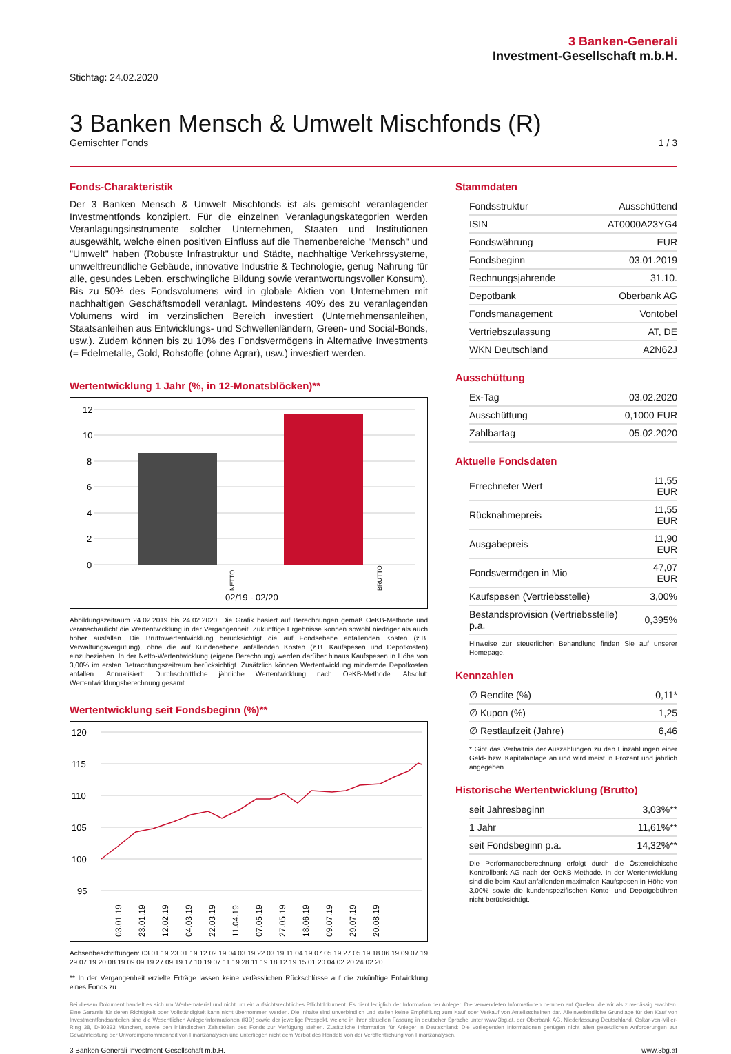3 Banken-Generali
Investment-Gesellschaft m.b.H.
Stichtag: 24.02.2020
3 Banken Mensch & Umwelt Mischfonds (R)
Gemischter Fonds 1 / 3
Fonds-Charakteristik
Der 3 Banken Mensch & Umwelt Mischfonds ist als gemischt veranlagender Investmentfonds konzipiert. Für die einzelnen Veranlagungskategorien werden Veranlagungsinstrumente solcher Unternehmen, Staaten und Institutionen ausgewählt, welche einen positiven Einfluss auf die Themenbereiche "Mensch" und "Umwelt" haben (Robuste Infrastruktur und Städte, nachhaltige Verkehrssysteme, umweltfreundliche Gebäude, innovative Industrie & Technologie, genug Nahrung für alle, gesundes Leben, erschwingliche Bildung sowie verantwortungsvoller Konsum). Bis zu 50% des Fondsvolumens wird in globale Aktien von Unternehmen mit nachhaltigen Geschäftsmodell veranlagt. Mindestens 40% des zu veranlagenden Volumens wird im verzinslichen Bereich investiert (Unternehmensanleihen, Staatsanleihen aus Entwicklungs- und Schwellenländern, Green- und Social-Bonds, usw.). Zudem können bis zu 10% des Fondsvermögens in Alternative Investments (= Edelmetalle, Gold, Rohstoffe (ohne Agrar), usw.) investiert werden.
Wertentwicklung 1 Jahr (%, in 12-Monatsblöcken)**
12
10
8
6
4
2
0
NETTO
.
BRUTTO
02/19 - 02/20
Abbildungszeitraum 24.02.2019 bis 24.02.2020. Die Grafik basiert auf Berechnungen gemäß OeKB-Methode und veranschaulicht die Wertentwicklung in der Vergangenheit. Zukünftige Ergebnisse können sowohl niedriger als auch höher ausfallen. Die Bruttowertentwicklung berücksichtigt die auf Fondsebene anfallenden Kosten (z.B. Verwaltungsvergütung), ohne die auf Kundenebene anfallenden Kosten (z.B. Kaufspesen und Depotkosten) einzubeziehen. In der Netto-Wertentwicklung (eigene Berechnung) werden darüber hinaus Kaufspesen in Höhe von 3,00% im ersten Betrachtungszeitraum berücksichtigt. Zusätzlich können Wertentwicklung mindernde Depotkosten anfallen. Annualisiert: Durchschnittliche jährliche Wertentwicklung nach OeKB-Methode. Absolut: Wertentwicklungsberechnung gesamt.
Wertentwicklung seit Fondsbeginn (%)**
120
115
110
105
100
95
03.01.19
23.01.19
12.02.19
04.03.19
22.03.19
11.04.19
07.05.19
27.05.19
18.06.19
09.07.19
29.07.19
20.08.19
Achsenbeschriftungen: 03.01.19 23.01.19 12.02.19 04.03.19 22.03.19 11.04.19 07.05.19 27.05.19 18.06.19 09.07.19 29.07.19 20.08.19 09.09.19 27.09.19 17.10.19 07.11.19 28.11.19 18.12.19 15.01.20 04.02.20 24.02.20
** In der Vergangenheit erzielte Erträge lassen keine verlässlichen Rückschlüsse auf die zukünftige Entwicklung eines Fonds zu.
Stammdaten
| Fondsstruktur | Ausschüttend |
| ISIN | AT0000A23YG4 |
| Fondswährung | EUR |
| Fondsbeginn | 03.01.2019 |
| Rechnungsjahrende | 31.10. |
| Depotbank | Oberbank AG |
| Fondsmanagement | Vontobel |
| Vertriebszulassung | AT, DE |
| WKN Deutschland | A2N62J |
Ausschüttung
| Ex-Tag | 03.02.2020 |
| Ausschüttung | 0,1000 EUR |
| Zahlbartag | 05.02.2020 |
Aktuelle Fondsdaten
| Errechneter Wert | 11,55 EUR |
| Rücknahmepreis | 11,55 EUR |
| Ausgabepreis | 11,90 EUR |
| Fondsvermögen in Mio | 47,07 EUR |
| Kaufspesen (Vertriebsstelle) | 3,00% |
| Bestandsprovision (Vertriebsstelle) p.a. | 0,395% |
Hinweise zur steuerlichen Behandlung finden Sie auf unserer Homepage.
Kennzahlen
| ∅ Rendite (%) | 0,11* |
| ∅ Kupon (%) | 1,25 |
| ∅ Restlaufzeit (Jahre) | 6,46 |
* Gibt das Verhältnis der Auszahlungen zu den Einzahlungen einer Geld- bzw. Kapitalanlage an und wird meist in Prozent und jährlich angegeben.
Historische Wertentwicklung (Brutto)
| seit Jahresbeginn | 3,03%** |
| 1 Jahr | 11,61%** |
| seit Fondsbeginn p.a. | 14,32%** |
Die Performanceberechnung erfolgt durch die Österreichische Kontrollbank AG nach der OeKB-Methode. In der Wertentwicklung sind die beim Kauf anfallenden maximalen Kaufspesen in Höhe von 3,00% sowie die kundenspezifischen Konto- und Depotgebühren nicht berücksichtigt.
Bei diesem Dokument handelt es sich um Werbematerial und nicht um ein aufsichtsrechtliches Pflichtdokument. Es dient lediglich der Information der Anleger. Die verwendeten Informationen beruhen auf Quellen, die wir als zuverlässig erachten. Eine Garantie für deren Richtigkeit oder Vollständigkeit kann nicht übernommen werden. Die Inhalte sind unverbindlich und stellen keine Empfehlung zum Kauf oder Verkauf von Anteilsscheinen dar. Alleinverbindliche Grundlage für den Kauf von Investmentfondsanteilen sind die Wesentlichen Anlegerinformationen (KID) sowie der jeweilige Prospekt, welche in ihrer aktuellen Fassung in deutscher Sprache unter www.3bg.at, der Oberbank AG, Niederlassung Deutschland, Oskar-von-Miller-Ring 38, D-80333 München, sowie den inländischen Zahlstellen des Fonds zur Verfügung stehen. Zusätzliche Information für Anleger in Deutschland: Die vorliegenden Informationen genügen nicht allen gesetzlichen Anforderungen zur Gewährleistung der Unvoreingenommenheit von Finanzanalysen und unterliegen nicht dem Verbot des Handels von der Veröffentlichung von Finanzanalysen.
3 Banken-Generali Investment-Gesellschaft m.b.H. www.3bg.at